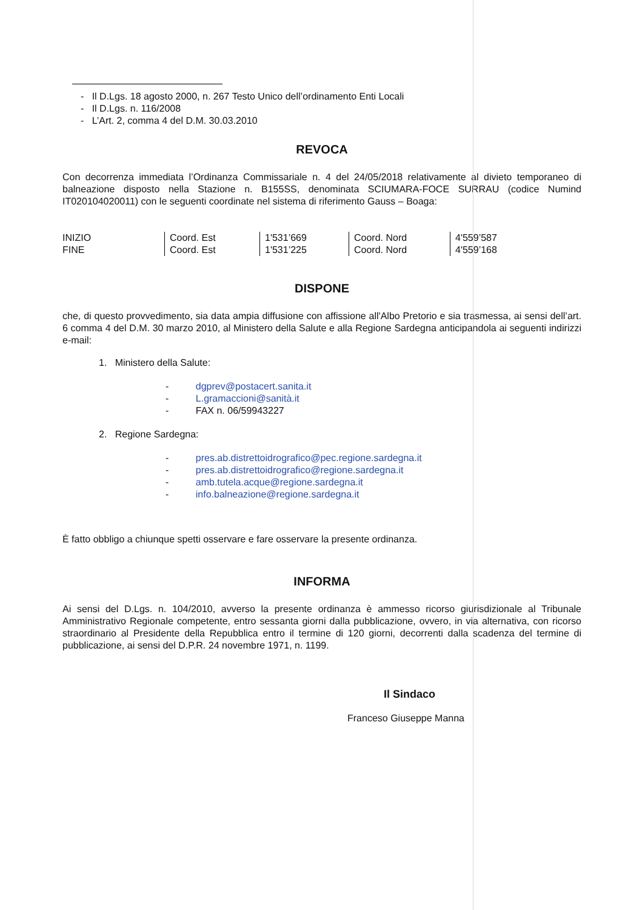- Il D.Lgs. 18 agosto 2000, n. 267 Testo Unico dell’ordinamento Enti Locali
- Il D.Lgs. n. 116/2008
- L’Art. 2, comma 4 del D.M. 30.03.2010
REVOCA
Con decorrenza immediata l’Ordinanza Commissariale n. 4 del 24/05/2018 relativamente al divieto temporaneo di balneazione disposto nella Stazione n. B155SS, denominata SCIUMARA-FOCE SURRAU (codice Numind IT020104020011) con le seguenti coordinate nel sistema di riferimento Gauss – Boaga:
| INIZIO | Coord. Est | 1'531’669 | Coord. Nord | 4'559’587 |
| FINE | Coord. Est | 1'531’225 | Coord. Nord | 4'559’168 |
DISPONE
che, di questo provvedimento, sia data ampia diffusione con affissione all'Albo Pretorio e sia trasmessa, ai sensi dell’art. 6 comma 4 del D.M. 30 marzo 2010, al Ministero della Salute e alla Regione Sardegna anticipandola ai seguenti indirizzi e-mail:
1. Ministero della Salute:
- dgprev@postacert.sanita.it
- L.gramaccioni@sanità.it
- FAX n. 06/59943227
2. Regione Sardegna:
- pres.ab.distrettoidrografico@pec.regione.sardegna.it
- pres.ab.distrettoidrografico@regione.sardegna.it
- amb.tutela.acque@regione.sardegna.it
- info.balneazione@regione.sardegna.it
È fatto obbligo a chiunque spetti osservare e fare osservare la presente ordinanza.
INFORMA
Ai sensi del D.Lgs. n. 104/2010, avverso la presente ordinanza è ammesso ricorso giurisdizionale al Tribunale Amministrativo Regionale competente, entro sessanta giorni dalla pubblicazione, ovvero, in via alternativa, con ricorso straordinario al Presidente della Repubblica entro il termine di 120 giorni, decorrenti dalla scadenza del termine di pubblicazione, ai sensi del D.P.R. 24 novembre 1971, n. 1199.
Il Sindaco
Franceso Giuseppe Manna